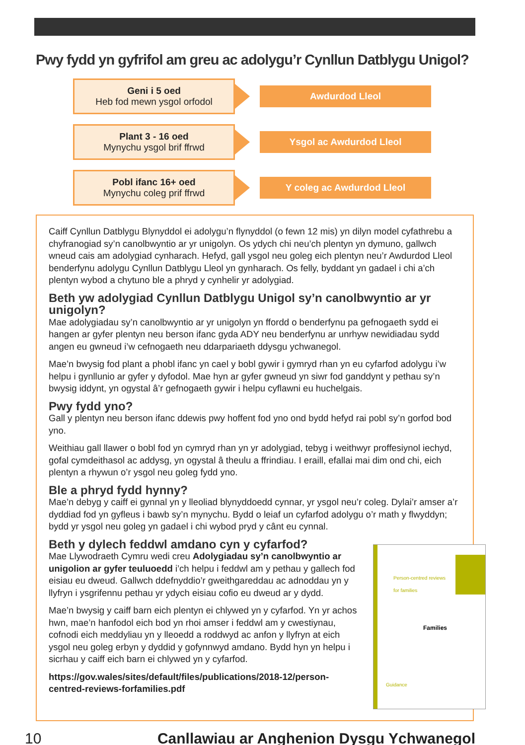Pwy fydd yn gyfrifol am greu ac adolygu’r Cynllun Datblygu Unigol?
Geni i 5 oed
Heb fod mewn ysgol orfodol
Awdurdod Lleol
Plant 3 - 16 oed
Mynychu ysgol brif ffrwd
Ysgol ac Awdurdod Lleol
Pobl ifanc 16+ oed
Mynychu coleg prif ffrwd
Y coleg ac Awdurdod Lleol
Caiff Cynllun Datblygu Blynyddol ei adolygu’n flynyddol (o fewn 12 mis) yn dilyn model cyfathrebu a chyfranogiad sy’n canolbwyntio ar yr unigolyn. Os ydych chi neu’ch plentyn yn dymuno, gallwch wneud cais am adolygiad cynharach. Hefyd, gall ysgol neu goleg eich plentyn neu’r Awdurdod Lleol benderfynu adolygu Cynllun Datblygu Lleol yn gynharach. Os felly, byddant yn gadael i chi a’ch plentyn wybod a chytuno ble a phryd y cynhelir yr adolygiad.
Beth yw adolygiad Cynllun Datblygu Unigol sy’n canolbwyntio ar yr unigolyn?
Mae adolygiadau sy’n canolbwyntio ar yr unigolyn yn ffordd o benderfynu pa gefnogaeth sydd ei hangen ar gyfer plentyn neu berson ifanc gyda ADY neu benderfynu ar unrhyw newidiadau sydd angen eu gwneud i’w cefnogaeth neu ddarpariaeth ddysgu ychwanegol.
Mae’n bwysig fod plant a phobl ifanc yn cael y bobl gywir i gymryd rhan yn eu cyfarfod adolygu i’w helpu i gynllunio ar gyfer y dyfodol. Mae hyn ar gyfer gwneud yn siwr fod ganddynt y pethau sy’n bwysig iddynt, yn ogystal â’r gefnogaeth gywir i helpu cyflawni eu huchelgais.
Pwy fydd yno?
Gall y plentyn neu berson ifanc ddewis pwy hoffent fod yno ond bydd hefyd rai pobl sy’n gorfod bod yno.
Weithiau gall llawer o bobl fod yn cymryd rhan yn yr adolygiad, tebyg i weithwyr proffesiynol iechyd, gofal cymdeithasol ac addysg, yn ogystal â theulu a ffrindiau. I eraill, efallai mai dim ond chi, eich plentyn a rhywun o’r ysgol neu goleg fydd yno.
Ble a phryd fydd hynny?
Mae’n debyg y caiff ei gynnal yn y lleoliad blynyddoedd cynnar, yr ysgol neu’r coleg. Dylai’r amser a’r dyddiad fod yn gyfleus i bawb sy’n mynychu. Bydd o leiaf un cyfarfod adolygu o’r math y flwyddyn; bydd yr ysgol neu goleg yn gadael i chi wybod pryd y cânt eu cynnal.
Beth y dylech feddwl amdano cyn y cyfarfod?
Person-centred reviews
for families
Families
Guidance
Mae Llywodraeth Cymru wedi creu Adolygiadau sy’n canolbwyntio ar unigolion ar gyfer teuluoedd i’ch helpu i feddwl am y pethau y gallech fod eisiau eu dweud. Gallwch ddefnyddio’r gweithgareddau ac adnoddau yn y llyfryn i ysgrifennu pethau yr ydych eisiau cofio eu dweud ar y dydd.
Mae’n bwysig y caiff barn eich plentyn ei chlywed yn y cyfarfod. Yn yr achos hwn, mae’n hanfodol eich bod yn rhoi amser i feddwl am y cwestiynau, cofnodi eich meddyliau yn y lleoedd a roddwyd ac anfon y llyfryn at eich ysgol neu goleg erbyn y dyddid y gofynnwyd amdano. Bydd hyn yn helpu i sicrhau y caiff eich barn ei chlywed yn y cyfarfod.
https://gov.wales/sites/default/files/publications/2018-12/person-centred-reviews-forfamilies.pdf
10 Canllawiau ar Anghenion Dysgu Ychwanegol